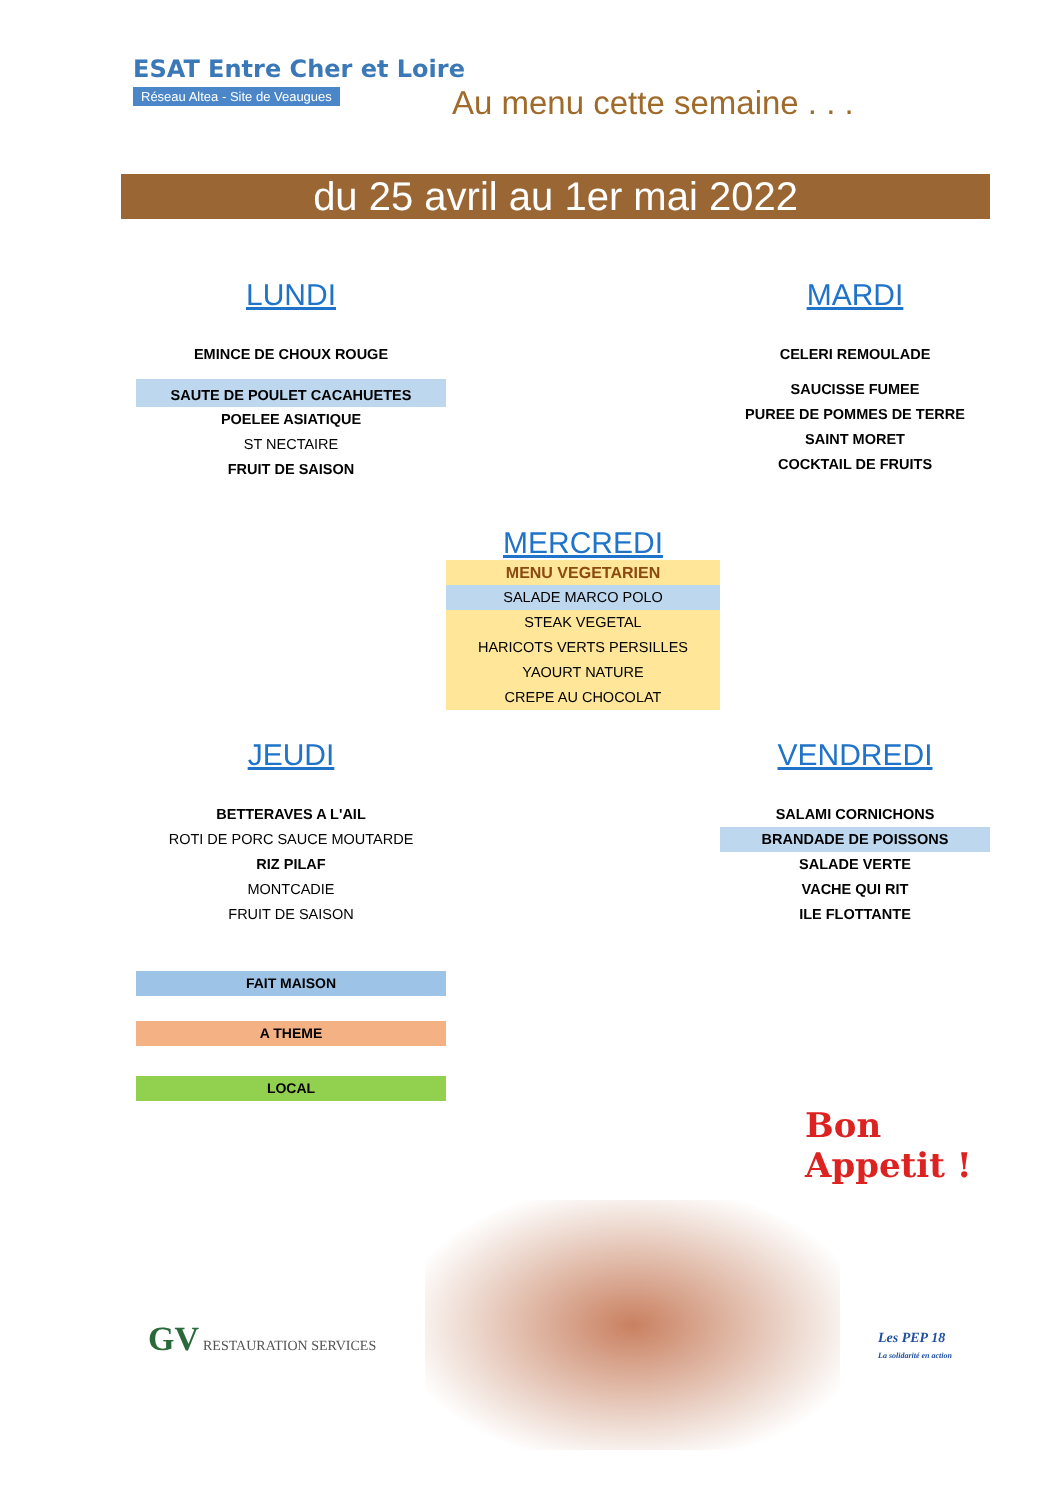ESAT Entre Cher et Loire
Réseau Altea - Site de Veaugues
Au menu cette semaine . . .
du 25 avril au 1er mai 2022
LUNDI
EMINCE DE CHOUX ROUGE
SAUTE DE POULET CACAHUETES
POELEE ASIATIQUE
ST NECTAIRE
FRUIT DE SAISON
MARDI
CELERI REMOULADE
SAUCISSE FUMEE
PUREE DE POMMES DE TERRE
SAINT MORET
COCKTAIL DE FRUITS
MERCREDI
MENU VEGETARIEN
SALADE MARCO POLO
STEAK VEGETAL
HARICOTS VERTS PERSILLES
YAOURT NATURE
CREPE AU CHOCOLAT
JEUDI
BETTERAVES A L'AIL
ROTI DE PORC SAUCE MOUTARDE
RIZ PILAF
MONTCADIE
FRUIT DE SAISON
VENDREDI
SALAMI CORNICHONS
BRANDADE DE POISSONS
SALADE VERTE
VACHE QUI RIT
ILE FLOTTANTE
FAIT MAISON
A THEME
LOCAL
Bon
Appetit !
GV RESTAURATION SERVICES
Les PEP 18
La solidarité en action